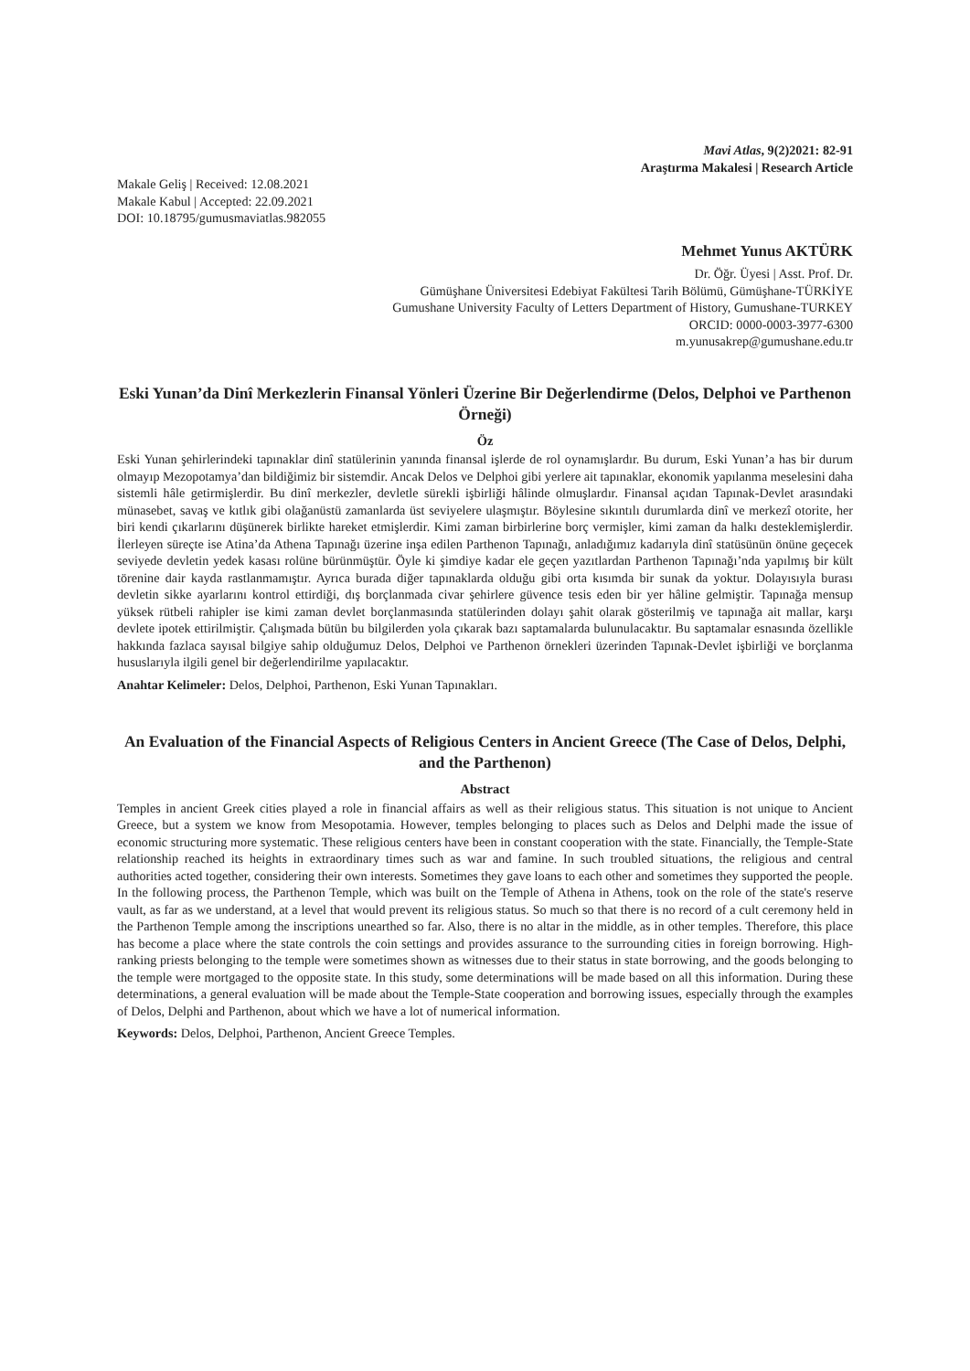Mavi Atlas, 9(2)2021: 82-91
Araştırma Makalesi | Research Article
Makale Geliş | Received: 12.08.2021
Makale Kabul | Accepted: 22.09.2021
DOI: 10.18795/gumusmaviatlas.982055
Mehmet Yunus AKTÜRK
Dr. Öğr. Üyesi | Asst. Prof. Dr.
Gümüşhane Üniversitesi Edebiyat Fakültesi Tarih Bölümü, Gümüşhane-TÜRKİYE
Gumushane University Faculty of Letters Department of History, Gumushane-TURKEY
ORCID: 0000-0003-3977-6300
m.yunusakrep@gumushane.edu.tr
Eski Yunan’da Dinî Merkezlerin Finansal Yönleri Üzerine Bir Değerlendirme (Delos, Delphoi ve Parthenon Örneği)
Öz
Eski Yunan şehirlerindeki tapınaklar dinî statülerinin yanında finansal işlerde de rol oynamışlardır. Bu durum, Eski Yunan’a has bir durum olmayıp Mezopotamya’dan bildiğimiz bir sistemdir. Ancak Delos ve Delphoi gibi yerlere ait tapınaklar, ekonomik yapılanma meselesini daha sistemli hâle getirmişlerdir. Bu dinî merkezler, devletle sürekli işbirliği hâlinde olmuşlardır. Finansal açıdan Tapınak-Devlet arasındaki münasebet, savaş ve kıtlık gibi olağanüstü zamanlarda üst seviyelere ulaşmıştır. Böylesine sıkıntılı durumlarda dinî ve merkezî otorite, her biri kendi çıkarlarını düşünerek birlikte hareket etmişlerdir. Kimi zaman birbirlerine borç vermişler, kimi zaman da halkı desteklemişlerdir. İlerleyen süreçte ise Atina’da Athena Tapınağı üzerine inşa edilen Parthenon Tapınağı, anladığımız kadarıyla dinî statüsünün önüne geçecek seviyede devletin yedek kasası rolüne bürünmüştür. Öyle ki şimdiye kadar ele geçen yazıtlardan Parthenon Tapınağı’nda yapılmış bir kült törenine dair kayda rastlanmamıştır. Ayrıca burada diğer tapınaklarda olduğu gibi orta kısımda bir sunak da yoktur. Dolayısıyla burası devletin sikke ayarlarını kontrol ettirdiği, dış borçlanmada civar şehirlere güvence tesis eden bir yer hâline gelmiştir. Tapınağa mensup yüksek rütbeli rahipler ise kimi zaman devlet borçlanmasında statülerinden dolayı şahit olarak gösterilmiş ve tapınağa ait mallar, karşı devlete ipotek ettirilmiştir. Çalışmada bütün bu bilgilerden yola çıkarak bazı saptamalarda bulunulacaktır. Bu saptamalar esnasında özellikle hakkında fazlaca sayısal bilgiye sahip olduğumuz Delos, Delphoi ve Parthenon örnekleri üzerinden Tapınak-Devlet işbirliği ve borçlanma hususlarıyla ilgili genel bir değerlendirilme yapılacaktır.
Anahtar Kelimeler: Delos, Delphoi, Parthenon, Eski Yunan Tapınakları.
An Evaluation of the Financial Aspects of Religious Centers in Ancient Greece (The Case of Delos, Delphi, and the Parthenon)
Abstract
Temples in ancient Greek cities played a role in financial affairs as well as their religious status. This situation is not unique to Ancient Greece, but a system we know from Mesopotamia. However, temples belonging to places such as Delos and Delphi made the issue of economic structuring more systematic. These religious centers have been in constant cooperation with the state. Financially, the Temple-State relationship reached its heights in extraordinary times such as war and famine. In such troubled situations, the religious and central authorities acted together, considering their own interests. Sometimes they gave loans to each other and sometimes they supported the people. In the following process, the Parthenon Temple, which was built on the Temple of Athena in Athens, took on the role of the state's reserve vault, as far as we understand, at a level that would prevent its religious status. So much so that there is no record of a cult ceremony held in the Parthenon Temple among the inscriptions unearthed so far. Also, there is no altar in the middle, as in other temples. Therefore, this place has become a place where the state controls the coin settings and provides assurance to the surrounding cities in foreign borrowing. High-ranking priests belonging to the temple were sometimes shown as witnesses due to their status in state borrowing, and the goods belonging to the temple were mortgaged to the opposite state. In this study, some determinations will be made based on all this information. During these determinations, a general evaluation will be made about the Temple-State cooperation and borrowing issues, especially through the examples of Delos, Delphi and Parthenon, about which we have a lot of numerical information.
Keywords: Delos, Delphoi, Parthenon, Ancient Greece Temples.